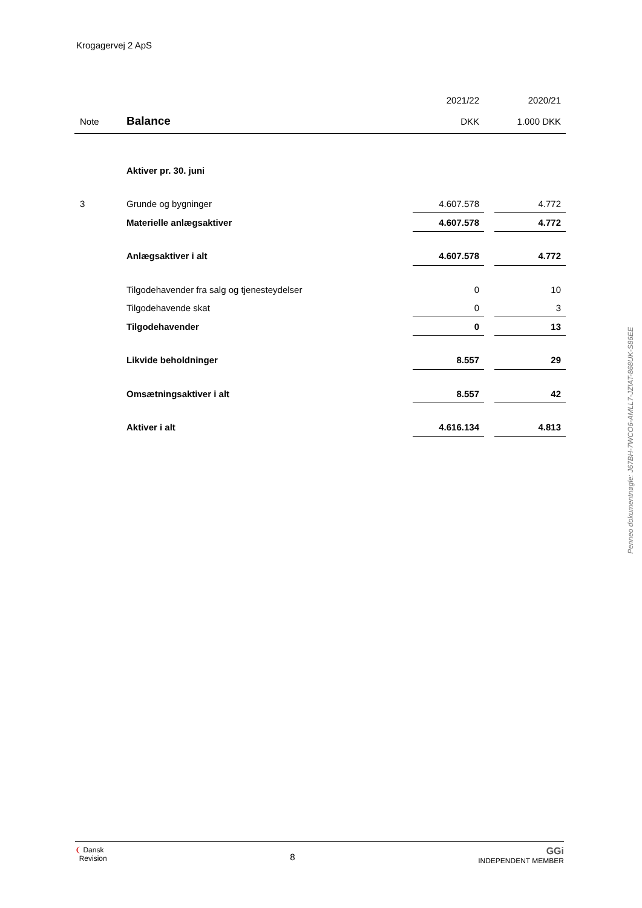Krogagervej 2 ApS
| | | 2021/22 | | 2020/21 |
| Note | Balance | DKK | | 1.000 DKK |
| | Aktiver pr. 30. juni | | | |
| 3 | Grunde og bygninger | 4.607.578 | | 4.772 |
| | Materielle anlægsaktiver | 4.607.578 | | 4.772 |
| | Anlægsaktiver i alt | 4.607.578 | | 4.772 |
| | Tilgodehavender fra salg og tjenesteydelser | 0 | | 10 |
| | Tilgodehavende skat | 0 | | 3 |
| | Tilgodehavender | 0 | | 13 |
| | Likvide beholdninger | 8.557 | | 29 |
| | Omsætningsaktiver i alt | 8.557 | | 42 |
| | Aktiver i alt | 4.616.134 | | 4.813 |
Penneo dokumentnøgle: J67BH-7WCO6-AMLL7-JZIAT-868UK-S86EE
❨ Dansk
Revision
8
GGi
INDEPENDENT MEMBER